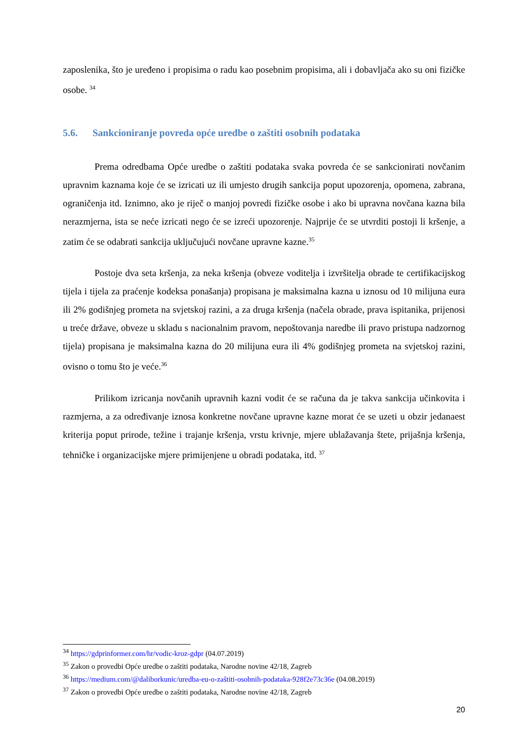zaposlenika, što je uređeno i propisima o radu kao posebnim propisima, ali i dobavljača ako su oni fizičke osobe. <sup>34</sup>
5.6. Sankcioniranje povreda opće uredbe o zaštiti osobnih podataka
Prema odredbama Opće uredbe o zaštiti podataka svaka povreda će se sankcionirati novčanim upravnim kaznama koje će se izricati uz ili umjesto drugih sankcija poput upozorenja, opomena, zabrana, ograničenja itd. Iznimno, ako je riječ o manjoj povredi fizičke osobe i ako bi upravna novčana kazna bila nerazmjerna, ista se neće izricati nego će se izreći upozorenje. Najprije će se utvrditi postoji li kršenje, a zatim će se odabrati sankcija uključujući novčane upravne kazne.<sup>35</sup>
Postoje dva seta kršenja, za neka kršenja (obveze voditelja i izvršitelja obrade te certifikacijskog tijela i tijela za praćenje kodeksa ponašanja) propisana je maksimalna kazna u iznosu od 10 milijuna eura ili 2% godišnjeg prometa na svjetskoj razini, a za druga kršenja (načela obrade, prava ispitanika, prijenosi u treće države, obveze u skladu s nacionalnim pravom, nepoštovanja naredbe ili pravo pristupa nadzornog tijela) propisana je maksimalna kazna do 20 milijuna eura ili 4% godišnjeg prometa na svjetskoj razini, ovisno o tomu što je veće.<sup>36</sup>
Prilikom izricanja novčanih upravnih kazni vodit će se računa da je takva sankcija učinkovita i razmjerna, a za određivanje iznosa konkretne novčane upravne kazne morat će se uzeti u obzir jedanaest kriterija poput prirode, težine i trajanje kršenja, vrstu krivnje, mjere ublažavanja štete, prijašnja kršenja, tehničke i organizacijske mjere primijenjene u obradi podataka, itd. <sup>37</sup>
<sup>34</sup> https://gdprinformer.com/hr/vodic-kroz-gdpr (04.07.2019)
<sup>35</sup> Zakon o provedbi Opće uredbe o zaštiti podataka, Narodne novine 42/18, Zagreb
<sup>36</sup> https://medium.com/@daliborkunic/uredba-eu-o-zaštiti-osobnih-podataka-928f2e73c36e (04.08.2019)
<sup>37</sup> Zakon o provedbi Opće uredbe o zaštiti podataka, Narodne novine 42/18, Zagreb
20